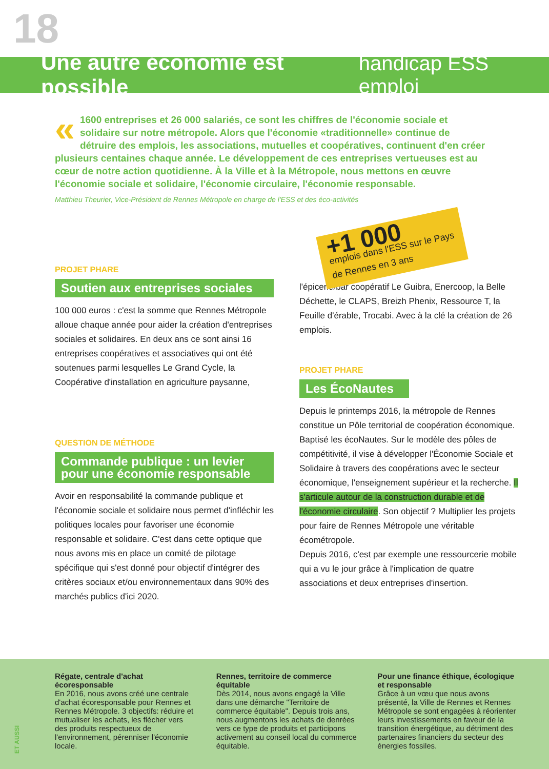18
Une autre économie est possible
handicap ESS emploi
« 1600 entreprises et 26 000 salariés, ce sont les chiffres de l'économie sociale et solidaire sur notre métropole. Alors que l'économie «traditionnelle» continue de détruire des emplois, les associations, mutuelles et coopératives, continuent d'en créer plusieurs centaines chaque année. Le développement de ces entreprises vertueuses est au cœur de notre action quotidienne. À la Ville et à la Métropole, nous mettons en œuvre l'économie sociale et solidaire, l'économie circulaire, l'économie responsable.
Matthieu Theurier, Vice-Président de Rennes Métropole en charge de l'ESS et des éco-activités
PROJET PHARE
Soutien aux entreprises sociales
100 000 euros : c'est la somme que Rennes Métropole alloue chaque année pour aider la création d'entreprises sociales et solidaires. En deux ans ce sont ainsi 16 entreprises coopératives et associatives qui ont été soutenues parmi lesquelles Le Grand Cycle, la Coopérative d'installation en agriculture paysanne,
QUESTION DE MÉTHODE
Commande publique : un levier pour une économie responsable
Avoir en responsabilité la commande publique et l'économie sociale et solidaire nous permet d'infléchir les politiques locales pour favoriser une économie responsable et solidaire. C'est dans cette optique que nous avons mis en place un comité de pilotage spécifique qui s'est donné pour objectif d'intégrer des critères sociaux et/ou environnementaux dans 90% des marchés publics d'ici 2020.
+1 000
emplois dans l'ESS sur le Pays de Rennes en 3 ans
l'épicerie/bar coopératif Le Guibra, Enercoop, la Belle Déchette, le CLAPS, Breizh Phenix, Ressource T, la Feuille d'érable, Trocabi. Avec à la clé la création de 26 emplois.
PROJET PHARE
Les ÉcoNautes
Depuis le printemps 2016, la métropole de Rennes constitue un Pôle territorial de coopération économique. Baptisé les écoNautes. Sur le modèle des pôles de compétitivité, il vise à développer l'Économie Sociale et Solidaire à travers des coopérations avec le secteur économique, l'enseignement supérieur et la recherche. Il s'articule autour de la construction durable et de l'économie circulaire. Son objectif ? Multiplier les projets pour faire de Rennes Métropole une véritable écométropole.
Depuis 2016, c'est par exemple une ressourcerie mobile qui a vu le jour grâce à l'implication de quatre associations et deux entreprises d'insertion.
Régate, centrale d'achat écoresponsable
En 2016, nous avons créé une centrale d'achat écoresponsable pour Rennes et Rennes Métropole. 3 objectifs: réduire et mutualiser les achats, les flécher vers des produits respectueux de l'environnement, pérenniser l'économie locale.
Rennes, territoire de commerce équitable
Dès 2014, nous avons engagé la Ville dans une démarche "Territoire de commerce équitable". Depuis trois ans, nous augmentons les achats de denrées vers ce type de produits et participons activement au conseil local du commerce équitable.
Pour une finance éthique, écologique et responsable
Grâce à un vœu que nous avons présenté, la Ville de Rennes et Rennes Métropole se sont engagées à réorienter leurs investissements en faveur de la transition énergétique, au détriment des partenaires financiers du secteur des énergies fossiles.
ET AUSSI